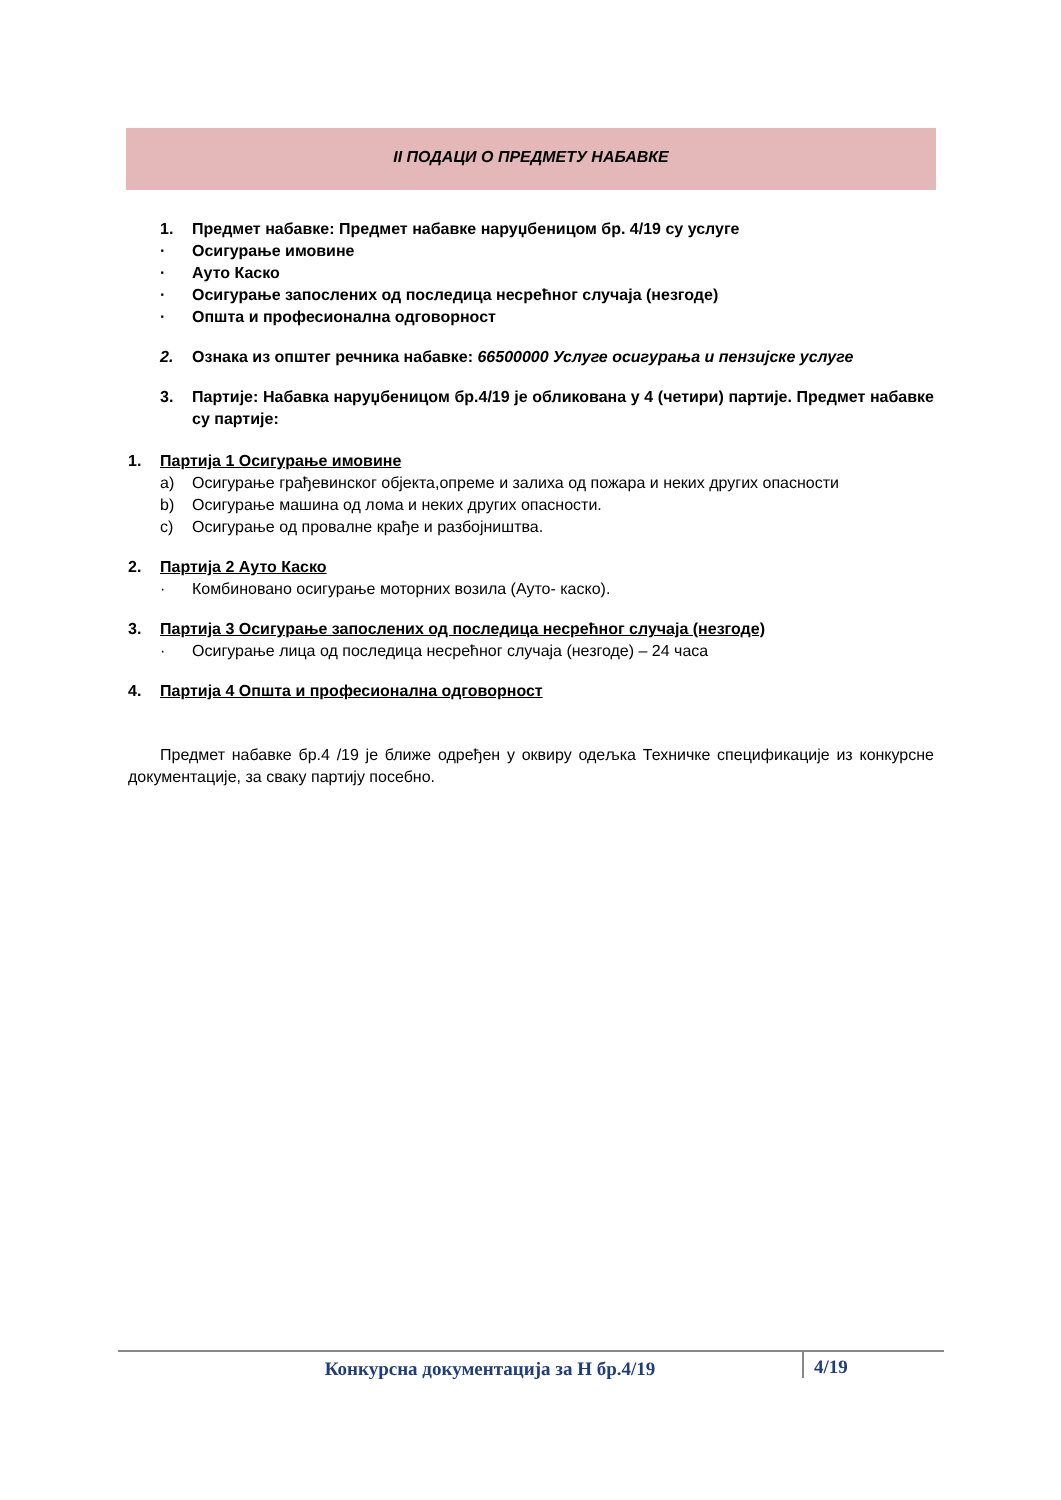II ПОДАЦИ О ПРЕДМЕТУ НАБАВКЕ
1. Предмет набавке: Предмет набавке наруџбеницом бр. 4/19 су услуге
· Осигурање имовине
· Ауто Каско
· Осигурање запослених од последица несрећног случаја (незгоде)
· Општа и професионална одговорност
2. Ознака из општег речника набавке: 66500000 Услуге осигурања и пензијске услуге
3. Партије: Набавка наруџбеницом бр.4/19 је обликована у 4 (четири) партије. Предмет набавке су партије:
1. Партија 1 Осигурање имовине
a) Осигурање грађевинског објекта,опреме и залиха од пожара и неких других опасности
b) Осигурање машина од лома и неких других опасности.
c) Осигурање од провалне крађе и разбојништва.
2. Партија 2 Ауто Каско
· Комбиновано осигурање моторних возила (Ауто- каско).
3. Партија 3 Осигурање запослених од последица несрећног случаја (незгоде)
· Осигурање лица од последица несрећног случаја (незгоде) – 24 часа
4. Партија 4 Општа и професионална одговорност
Предмет набавке бр.4 /19 је ближе одређен у оквиру одељка Техничке спецификације из конкурсне документације, за сваку партију посебно.
Конкурсна документација за Н бр.4/19 4/19